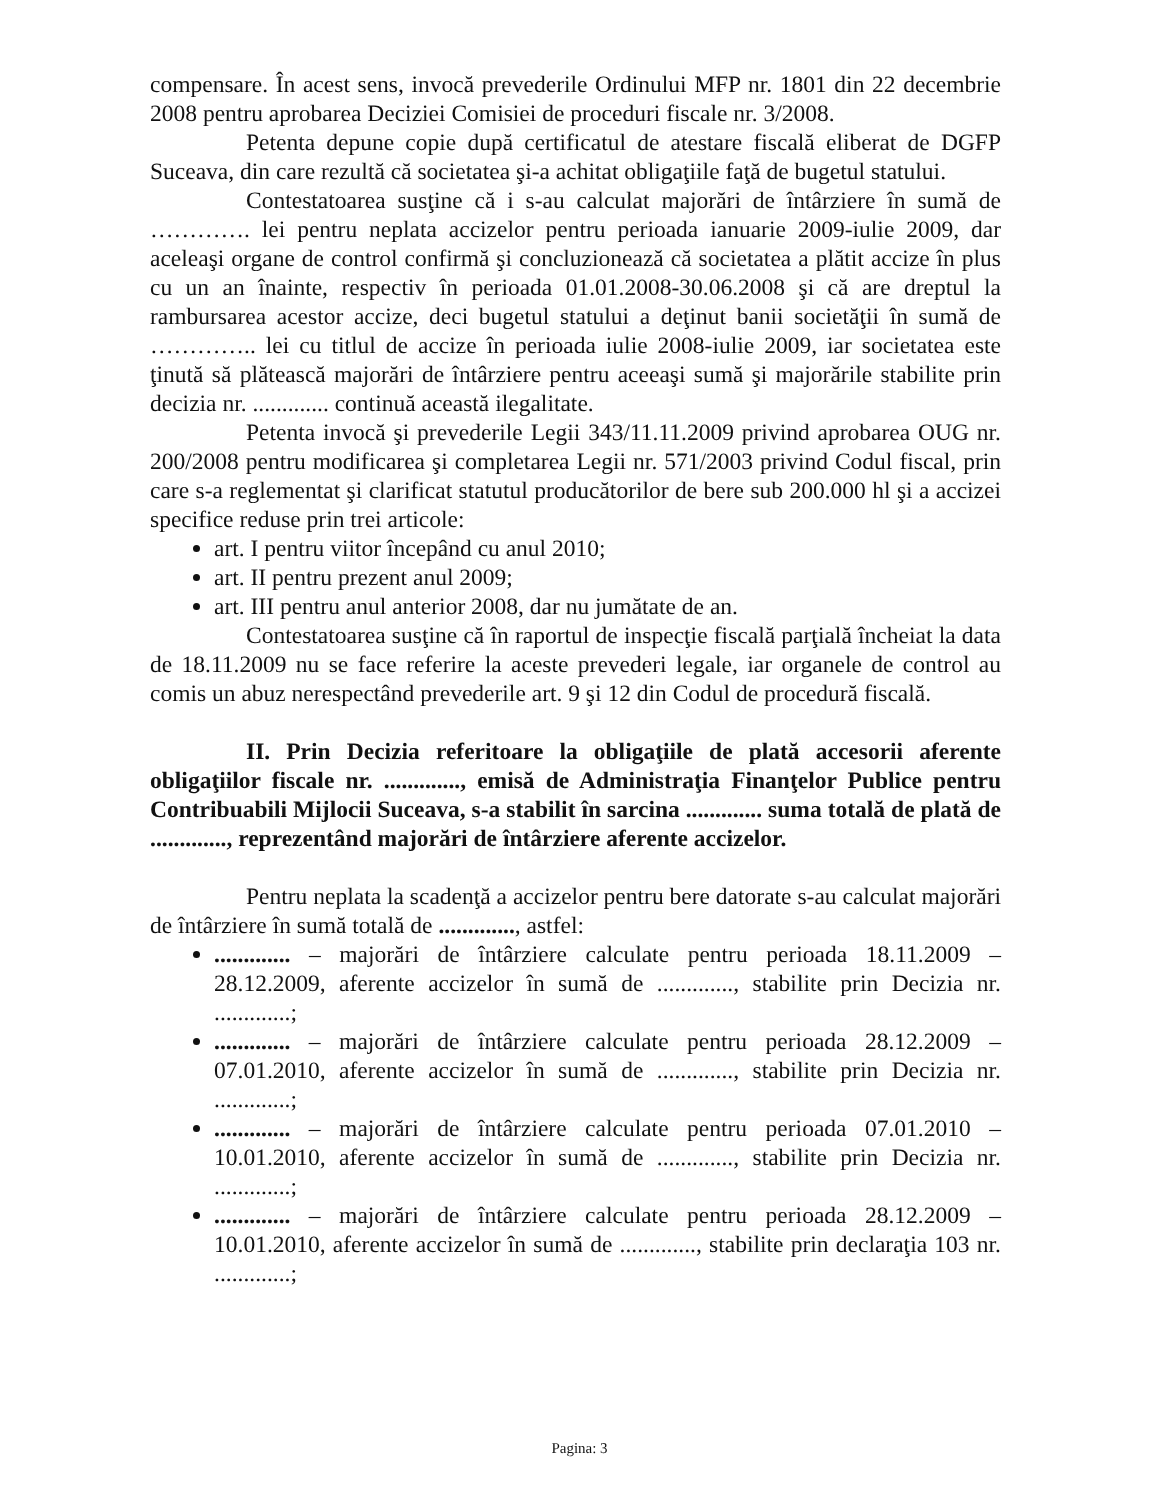compensare. În acest sens, invocă prevederile Ordinului MFP nr. 1801 din 22 decembrie 2008 pentru aprobarea Deciziei Comisiei de proceduri fiscale nr. 3/2008.
Petenta depune copie după certificatul de atestare fiscală eliberat de DGFP Suceava, din care rezultă că societatea şi-a achitat obligaţiile faţă de bugetul statului.
Contestatoarea susţine că i s-au calculat majorări de întârziere în sumă de …………. lei pentru neplata accizelor pentru perioada ianuarie 2009-iulie 2009, dar aceleaşi organe de control confirmă şi concluzionează că societatea a plătit accize în plus cu un an înainte, respectiv în perioada 01.01.2008-30.06.2008 şi că are dreptul la rambursarea acestor accize, deci bugetul statului a deţinut banii societăţii în sumă de ………….. lei cu titlul de accize în perioada iulie 2008-iulie 2009, iar societatea este ţinută să plătească majorări de întârziere pentru aceeaşi sumă şi majorările stabilite prin decizia nr. ............. continuă această ilegalitate.
Petenta invocă şi prevederile Legii 343/11.11.2009 privind aprobarea OUG nr. 200/2008 pentru modificarea şi completarea Legii nr. 571/2003 privind Codul fiscal, prin care s-a reglementat şi clarificat statutul producătorilor de bere sub 200.000 hl şi a accizei specifice reduse prin trei articole:
art. I pentru viitor începând cu anul 2010;
art. II pentru prezent anul 2009;
art. III pentru anul anterior 2008, dar nu jumătate de an.
Contestatoarea susţine că în raportul de inspecţie fiscală parţială încheiat la data de 18.11.2009 nu se face referire la aceste prevederi legale, iar organele de control au comis un abuz nerespectând prevederile art. 9 şi 12 din Codul de procedură fiscală.
II. Prin Decizia referitoare la obligaţiile de plată accesorii aferente obligaţiilor fiscale nr. ............., emisă de Administraţia Finanţelor Publice pentru Contribuabili Mijlocii Suceava, s-a stabilit în sarcina ............. suma totală de plată de ............., reprezentând majorări de întârziere aferente accizelor.
Pentru neplata la scadenţă a accizelor pentru bere datorate s-au calculat majorări de întârziere în sumă totală de ............., astfel:
............. – majorări de întârziere calculate pentru perioada 18.11.2009 – 28.12.2009, aferente accizelor în sumă de ............., stabilite prin Decizia nr. .............;
............. – majorări de întârziere calculate pentru perioada 28.12.2009 – 07.01.2010, aferente accizelor în sumă de ............., stabilite prin Decizia nr. .............;
............. – majorări de întârziere calculate pentru perioada 07.01.2010 – 10.01.2010, aferente accizelor în sumă de ............., stabilite prin Decizia nr. .............;
............. – majorări de întârziere calculate pentru perioada 28.12.2009 – 10.01.2010, aferente accizelor în sumă de ............., stabilite prin declaraţia 103 nr. .............;
Pagina: 3